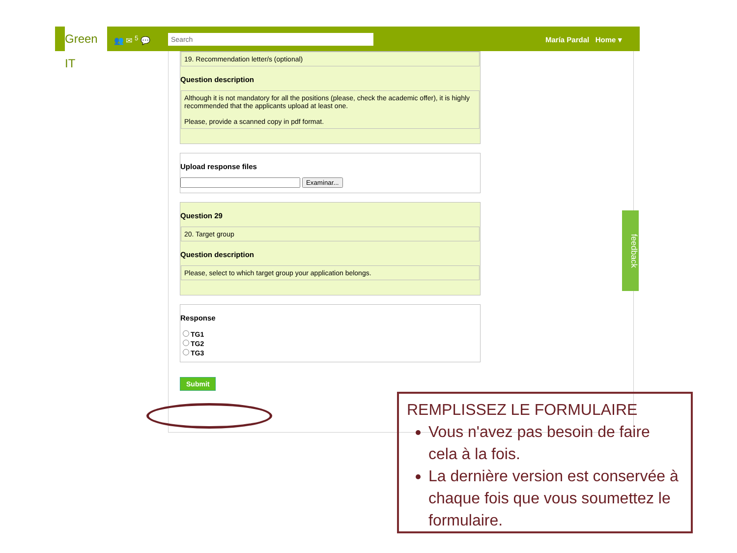Green IT
👥 ✉ <sup>5</sup> 💬 Search María Pardal Home ▾
19. Recommendation letter/s (optional)
Question description
Although it is not mandatory for all the positions (please, check the academic offer), it is highly recommended that the applicants upload at least one.
Please, provide a scanned copy in pdf format.
Upload response files
Examinar...
Question 29
20. Target group
Question description
Please, select to which target group your application belongs.
Response
TG1
TG2
TG3
Submit
feedback
REMPLISSEZ LE FORMULAIRE
Vous n'avez pas besoin de faire cela à la fois.
La dernière version est conservée à chaque fois que vous soumettez le formulaire.